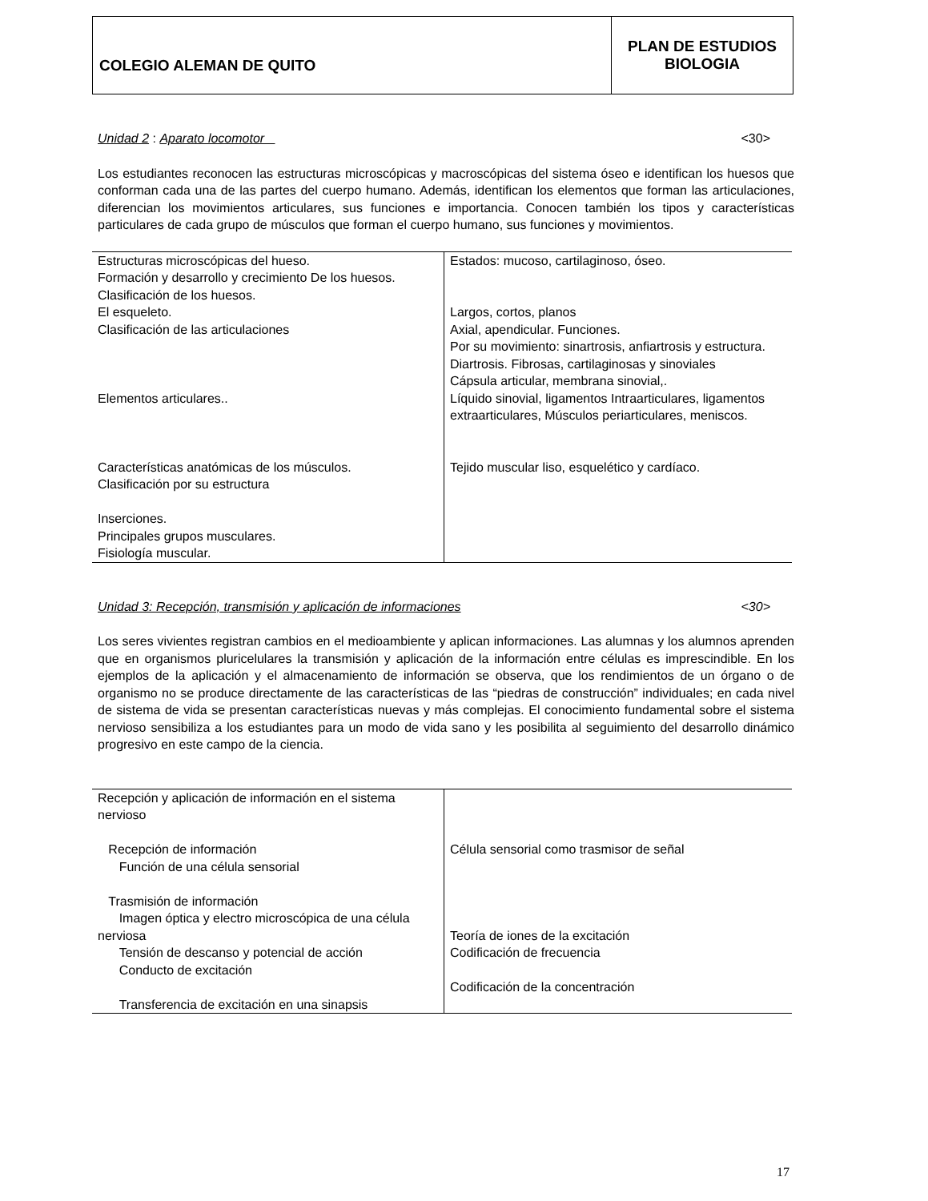COLEGIO ALEMAN DE QUITO
PLAN DE ESTUDIOS
BIOLOGIA
Unidad 2 : Aparato locomotor <30>
Los estudiantes reconocen las estructuras microscópicas y macroscópicas del sistema óseo e identifican los huesos que conforman cada una de las partes del cuerpo humano. Además, identifican los elementos que forman las articulaciones, diferencian los movimientos articulares, sus funciones e importancia. Conocen también los tipos y características particulares de cada grupo de músculos que forman el cuerpo humano, sus funciones y movimientos.
| Estructuras microscópicas del hueso. Formación y desarrollo y crecimiento De los huesos. Clasificación de los huesos. El esqueleto. Clasificación de las articulaciones Elementos articulares.. Características anatómicas de los músculos. Clasificación por su estructura Inserciones. Principales grupos musculares. Fisiología muscular. | Estados: mucoso, cartilaginoso, óseo. Largos, cortos, planos Axial, apendicular. Funciones. Por su movimiento: sinartrosis, anfiartrosis y estructura. Diartrosis. Fibrosas, cartilaginosas y sinoviales Cápsula articular, membrana sinovial,. Líquido sinovial, ligamentos Intraarticulares, ligamentos extraarticulares, Músculos periarticulares, meniscos. Tejido muscular liso, esquelético y cardíaco. |
Unidad 3: Recepción, transmisión y aplicación de informaciones <30>
Los seres vivientes registran cambios en el medioambiente y aplican informaciones. Las alumnas y los alumnos aprenden que en organismos pluricelulares la transmisión y aplicación de la información entre células es imprescindible. En los ejemplos de la aplicación y el almacenamiento de información se observa, que los rendimientos de un órgano o de organismo no se produce directamente de las características de las “piedras de construcción” individuales; en cada nivel de sistema de vida se presentan características nuevas y más complejas. El conocimiento fundamental sobre el sistema nervioso sensibiliza a los estudiantes para un modo de vida sano y les posibilita al seguimiento del desarrollo dinámico progresivo en este campo de la ciencia.
| Recepción y aplicación de información en el sistema nervioso Recepción de información Función de una célula sensorial Trasmisión de información Imagen óptica y electro microscópica de una célula nerviosa Tensión de descanso y potencial de acción Conducto de excitación Transferencia de excitación en una sinapsis | Célula sensorial como trasmisor de señal Teoría de iones de la excitación Codificación de frecuencia Codificación de la concentración |
17